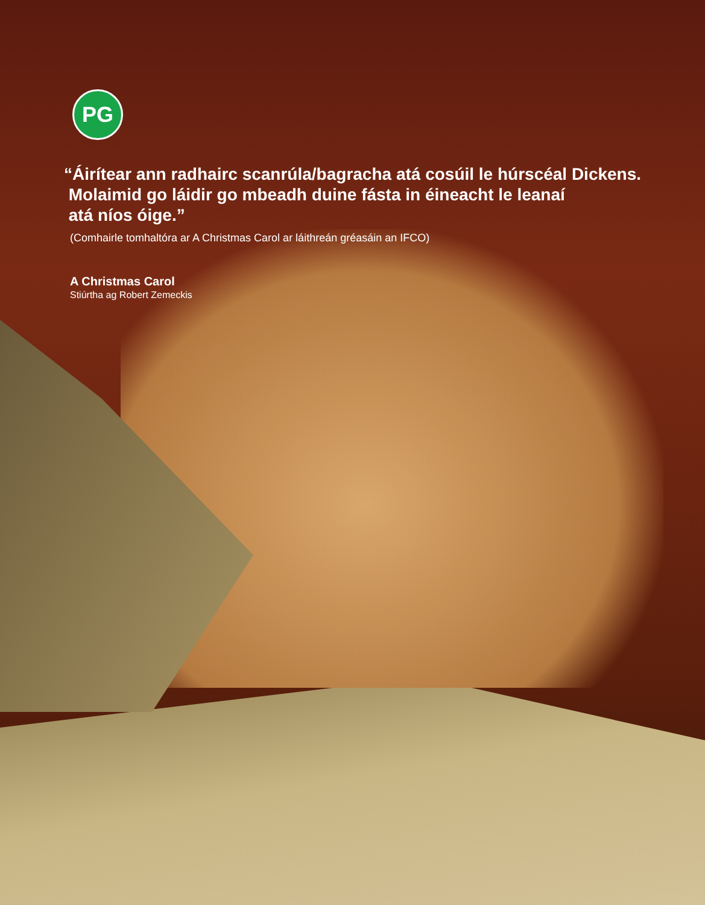PG
“Áirítear ann radhairc scanrúla/bagracha atá cosúil le húrscéal Dickens.
Molaimid go láidir go mbeadh duine fásta in éineacht le leanaí
atá níos óige.”
(Comhairle tomhaltóra ar A Christmas Carol ar láithreán gréasáin an IFCO)
A Christmas Carol
Stiúrtha ag Robert Zemeckis